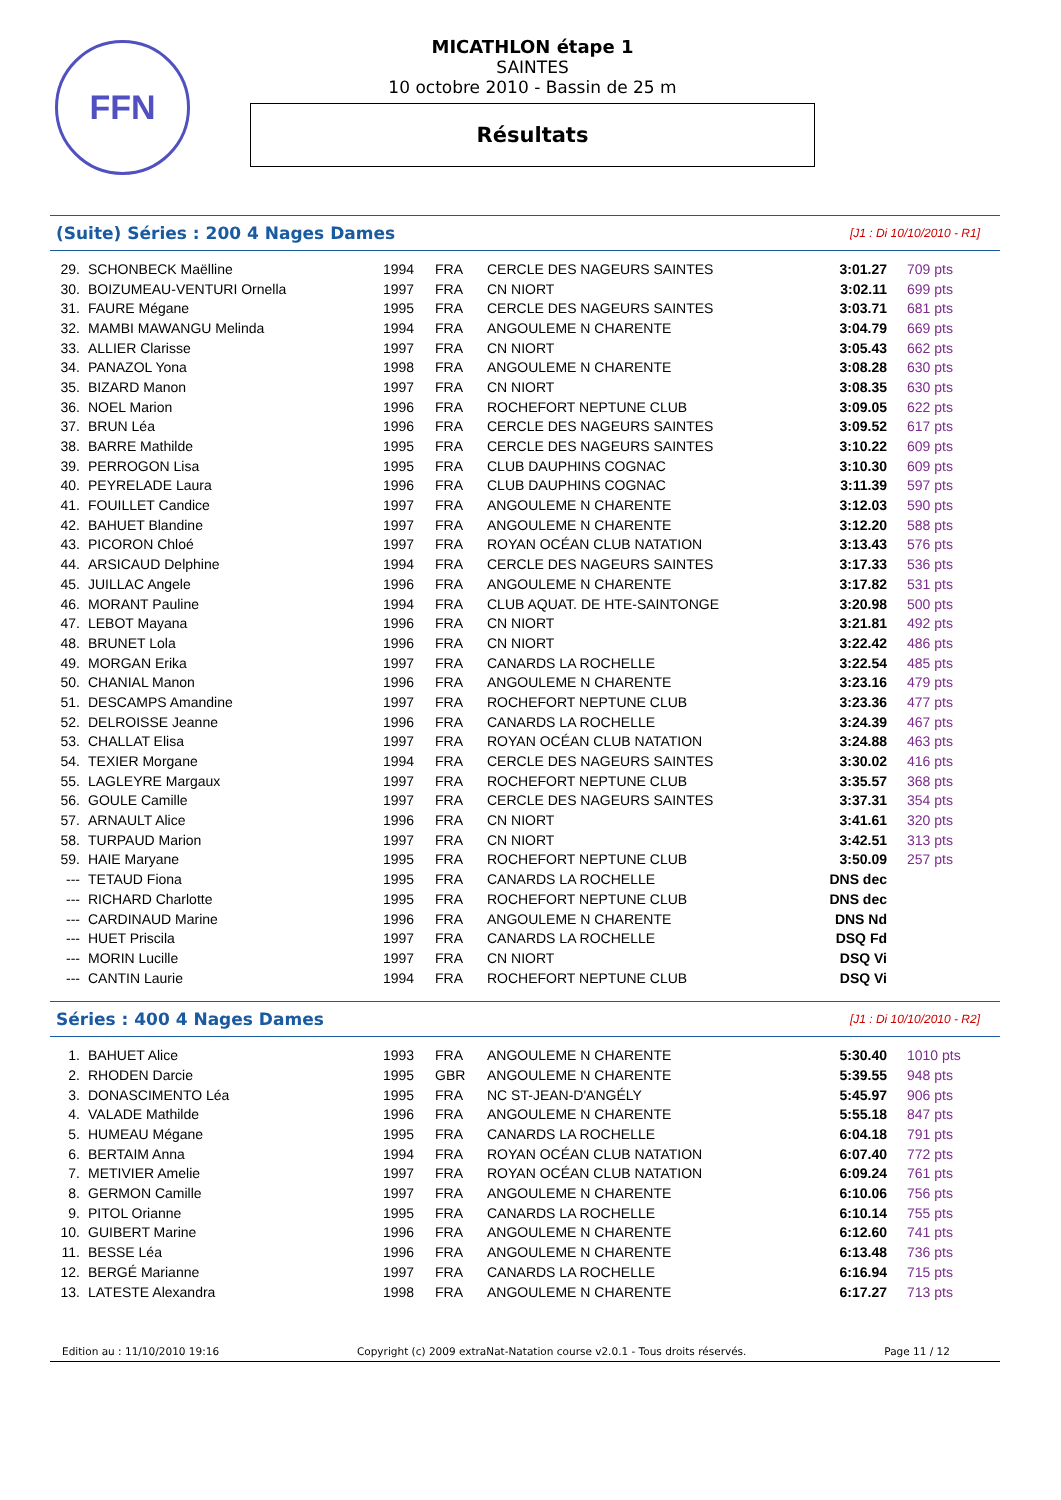FFN
MICATHLON étape 1
SAINTES
10 octobre 2010 - Bassin de 25 m
Résultats
(Suite) Séries : 200 4 Nages Dames
[J1 : Di 10/10/2010 - R1]
| 29. | SCHONBECK Maëlline | 1994 | FRA | CERCLE DES NAGEURS SAINTES | 3:01.27 | 709 pts |
| 30. | BOIZUMEAU-VENTURI Ornella | 1997 | FRA | CN NIORT | 3:02.11 | 699 pts |
| 31. | FAURE Mégane | 1995 | FRA | CERCLE DES NAGEURS SAINTES | 3:03.71 | 681 pts |
| 32. | MAMBI MAWANGU Melinda | 1994 | FRA | ANGOULEME N CHARENTE | 3:04.79 | 669 pts |
| 33. | ALLIER Clarisse | 1997 | FRA | CN NIORT | 3:05.43 | 662 pts |
| 34. | PANAZOL Yona | 1998 | FRA | ANGOULEME N CHARENTE | 3:08.28 | 630 pts |
| 35. | BIZARD Manon | 1997 | FRA | CN NIORT | 3:08.35 | 630 pts |
| 36. | NOEL Marion | 1996 | FRA | ROCHEFORT NEPTUNE CLUB | 3:09.05 | 622 pts |
| 37. | BRUN Léa | 1996 | FRA | CERCLE DES NAGEURS SAINTES | 3:09.52 | 617 pts |
| 38. | BARRE Mathilde | 1995 | FRA | CERCLE DES NAGEURS SAINTES | 3:10.22 | 609 pts |
| 39. | PERROGON Lisa | 1995 | FRA | CLUB DAUPHINS COGNAC | 3:10.30 | 609 pts |
| 40. | PEYRELADE Laura | 1996 | FRA | CLUB DAUPHINS COGNAC | 3:11.39 | 597 pts |
| 41. | FOUILLET Candice | 1997 | FRA | ANGOULEME N CHARENTE | 3:12.03 | 590 pts |
| 42. | BAHUET Blandine | 1997 | FRA | ANGOULEME N CHARENTE | 3:12.20 | 588 pts |
| 43. | PICORON Chloé | 1997 | FRA | ROYAN OCÉAN CLUB NATATION | 3:13.43 | 576 pts |
| 44. | ARSICAUD Delphine | 1994 | FRA | CERCLE DES NAGEURS SAINTES | 3:17.33 | 536 pts |
| 45. | JUILLAC Angele | 1996 | FRA | ANGOULEME N CHARENTE | 3:17.82 | 531 pts |
| 46. | MORANT Pauline | 1994 | FRA | CLUB AQUAT. DE HTE-SAINTONGE | 3:20.98 | 500 pts |
| 47. | LEBOT Mayana | 1996 | FRA | CN NIORT | 3:21.81 | 492 pts |
| 48. | BRUNET Lola | 1996 | FRA | CN NIORT | 3:22.42 | 486 pts |
| 49. | MORGAN Erika | 1997 | FRA | CANARDS LA ROCHELLE | 3:22.54 | 485 pts |
| 50. | CHANIAL Manon | 1996 | FRA | ANGOULEME N CHARENTE | 3:23.16 | 479 pts |
| 51. | DESCAMPS Amandine | 1997 | FRA | ROCHEFORT NEPTUNE CLUB | 3:23.36 | 477 pts |
| 52. | DELROISSE Jeanne | 1996 | FRA | CANARDS LA ROCHELLE | 3:24.39 | 467 pts |
| 53. | CHALLAT Elisa | 1997 | FRA | ROYAN OCÉAN CLUB NATATION | 3:24.88 | 463 pts |
| 54. | TEXIER Morgane | 1994 | FRA | CERCLE DES NAGEURS SAINTES | 3:30.02 | 416 pts |
| 55. | LAGLEYRE Margaux | 1997 | FRA | ROCHEFORT NEPTUNE CLUB | 3:35.57 | 368 pts |
| 56. | GOULE Camille | 1997 | FRA | CERCLE DES NAGEURS SAINTES | 3:37.31 | 354 pts |
| 57. | ARNAULT Alice | 1996 | FRA | CN NIORT | 3:41.61 | 320 pts |
| 58. | TURPAUD Marion | 1997 | FRA | CN NIORT | 3:42.51 | 313 pts |
| 59. | HAIE Maryane | 1995 | FRA | ROCHEFORT NEPTUNE CLUB | 3:50.09 | 257 pts |
| --- | TETAUD Fiona | 1995 | FRA | CANARDS LA ROCHELLE | DNS dec | |
| --- | RICHARD Charlotte | 1995 | FRA | ROCHEFORT NEPTUNE CLUB | DNS dec | |
| --- | CARDINAUD Marine | 1996 | FRA | ANGOULEME N CHARENTE | DNS Nd | |
| --- | HUET Priscila | 1997 | FRA | CANARDS LA ROCHELLE | DSQ Fd | |
| --- | MORIN Lucille | 1997 | FRA | CN NIORT | DSQ Vi | |
| --- | CANTIN Laurie | 1994 | FRA | ROCHEFORT NEPTUNE CLUB | DSQ Vi | |
Séries : 400 4 Nages Dames
[J1 : Di 10/10/2010 - R2]
| 1. | BAHUET Alice | 1993 | FRA | ANGOULEME N CHARENTE | 5:30.40 | 1010 pts |
| 2. | RHODEN Darcie | 1995 | GBR | ANGOULEME N CHARENTE | 5:39.55 | 948 pts |
| 3. | DONASCIMENTO Léa | 1995 | FRA | NC ST-JEAN-D'ANGÉLY | 5:45.97 | 906 pts |
| 4. | VALADE Mathilde | 1996 | FRA | ANGOULEME N CHARENTE | 5:55.18 | 847 pts |
| 5. | HUMEAU Mégane | 1995 | FRA | CANARDS LA ROCHELLE | 6:04.18 | 791 pts |
| 6. | BERTAIM Anna | 1994 | FRA | ROYAN OCÉAN CLUB NATATION | 6:07.40 | 772 pts |
| 7. | METIVIER Amelie | 1997 | FRA | ROYAN OCÉAN CLUB NATATION | 6:09.24 | 761 pts |
| 8. | GERMON Camille | 1997 | FRA | ANGOULEME N CHARENTE | 6:10.06 | 756 pts |
| 9. | PITOL Orianne | 1995 | FRA | CANARDS LA ROCHELLE | 6:10.14 | 755 pts |
| 10. | GUIBERT Marine | 1996 | FRA | ANGOULEME N CHARENTE | 6:12.60 | 741 pts |
| 11. | BESSE Léa | 1996 | FRA | ANGOULEME N CHARENTE | 6:13.48 | 736 pts |
| 12. | BERGÉ Marianne | 1997 | FRA | CANARDS LA ROCHELLE | 6:16.94 | 715 pts |
| 13. | LATESTE Alexandra | 1998 | FRA | ANGOULEME N CHARENTE | 6:17.27 | 713 pts |
Edition au : 11/10/2010 19:16 Copyright (c) 2009 extraNat-Natation course v2.0.1 - Tous droits réservés. Page 11 / 12